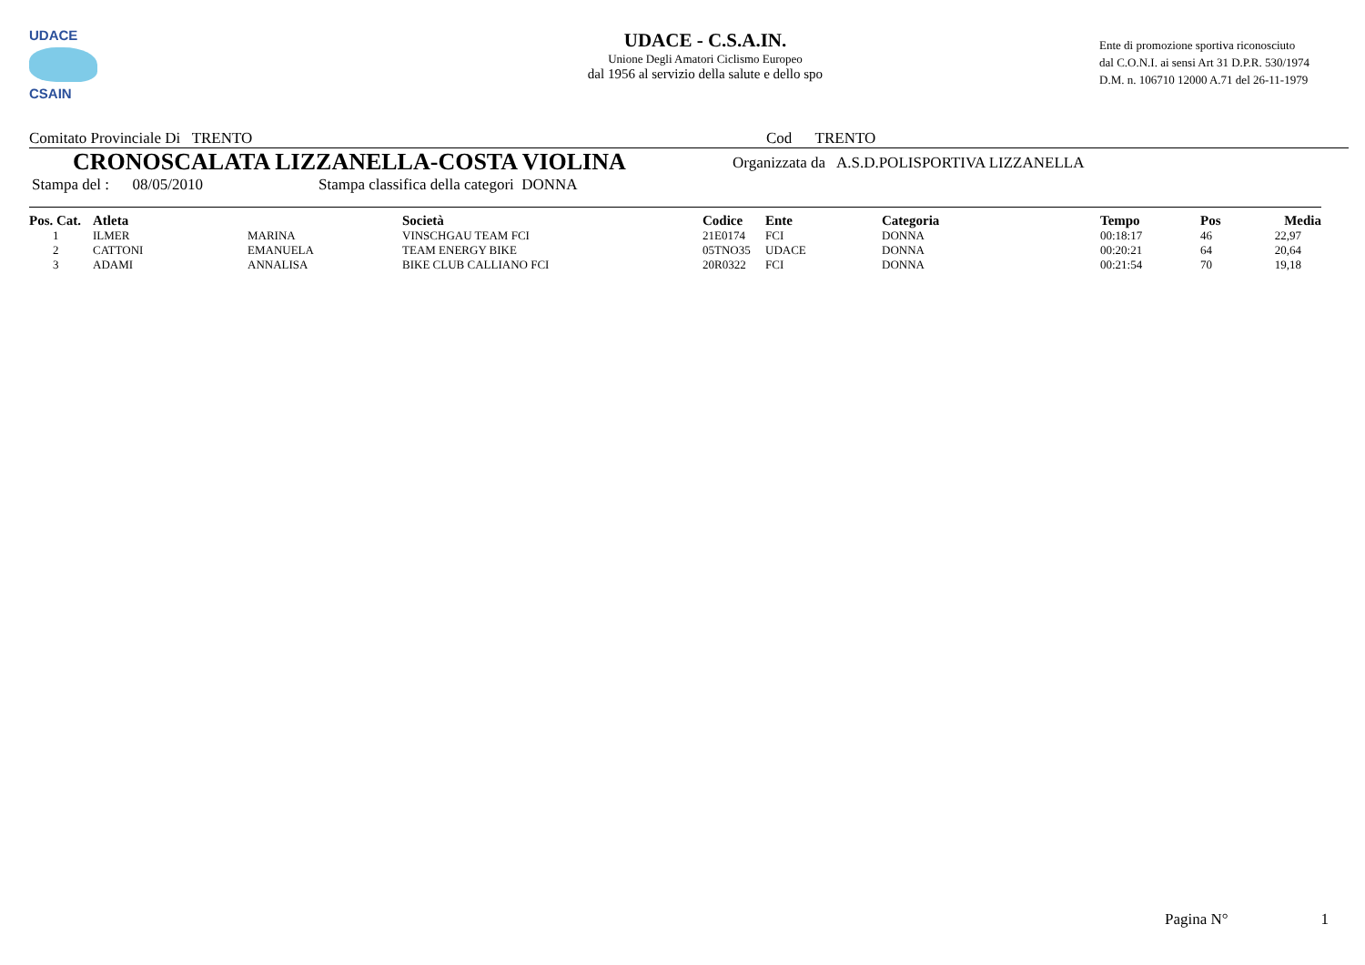UDACE
CSAIN
UDACE - C.S.A.IN.
Unione Degli Amatori Ciclismo Europeo
dal 1956 al servizio della salute e dello spo
Ente di promozione sportiva riconosciuto
dal C.O.N.I. ai sensi Art 31 D.P.R. 530/1974
D.M. n. 106710 12000 A.71 del 26-11-1979
Comitato Provinciale Di TRENTO Cod TRENTO
CRONOSCALATA LIZZANELLA-COSTA VIOLINA Organizzata da A.S.D.POLISPORTIVA LIZZANELLA
Stampa del : 08/05/2010 Stampa classifica della categori DONNA
| Pos. Cat. | Atleta | | Società | Codice | Ente | Categoria | Tempo | Pos | Media |
| --- | --- | --- | --- | --- | --- | --- | --- | --- | --- |
| 1 | ILMER | MARINA | VINSCHGAU TEAM FCI | 21E0174 | FCI | DONNA | 00:18:17 | 46 | 22,97 |
| 2 | CATTONI | EMANUELA | TEAM ENERGY BIKE | 05TNO35 | UDACE | DONNA | 00:20:21 | 64 | 20,64 |
| 3 | ADAMI | ANNALISA | BIKE CLUB CALLIANO FCI | 20R0322 | FCI | DONNA | 00:21:54 | 70 | 19,18 |
Pagina N° 1